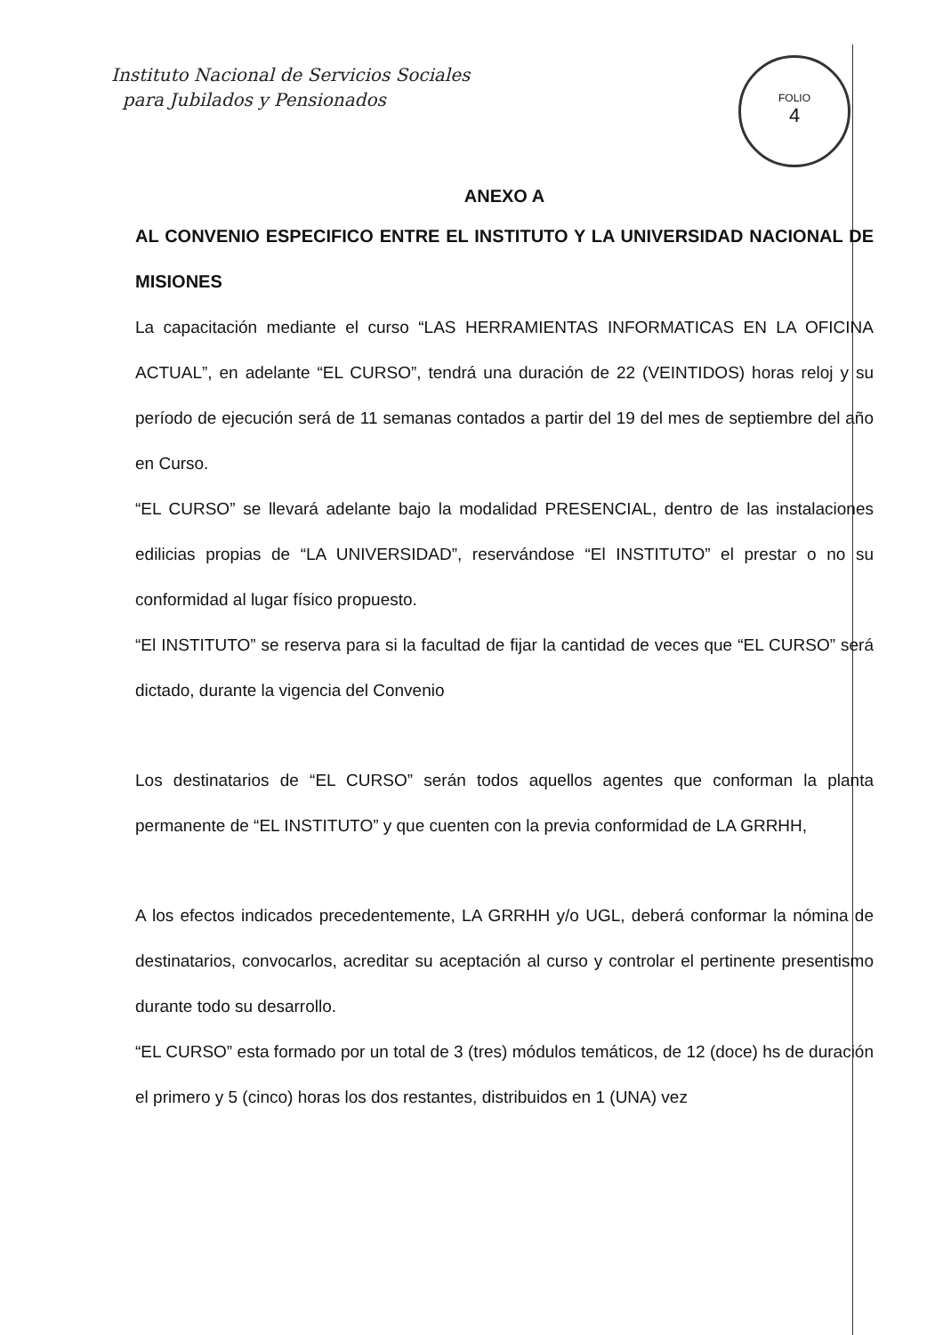Instituto Nacional de Servicios Sociales
para Jubilados y Pensionados
FOLIO
4
ANEXO A
AL CONVENIO ESPECIFICO ENTRE EL INSTITUTO Y LA UNIVERSIDAD NACIONAL DE MISIONES
La capacitación mediante el curso “LAS HERRAMIENTAS INFORMATICAS EN LA OFICINA ACTUAL”, en adelante “EL CURSO”, tendrá una duración de 22 (VEINTIDOS) horas reloj y su período de ejecución será de 11 semanas contados a partir del 19 del mes de septiembre del año en Curso.
“EL CURSO” se llevará adelante bajo la modalidad PRESENCIAL, dentro de las instalaciones edilicias propias de “LA UNIVERSIDAD”, reservándose “El INSTITUTO” el prestar o no su conformidad al lugar físico propuesto.
“El INSTITUTO” se reserva para si la facultad de fijar la cantidad de veces que “EL CURSO” será dictado, durante la vigencia del Convenio
Los destinatarios de “EL CURSO” serán todos aquellos agentes que conforman la planta permanente de “EL INSTITUTO” y que cuenten con la previa conformidad de LA GRRHH,
A los efectos indicados precedentemente, LA GRRHH y/o UGL, deberá conformar la nómina de destinatarios, convocarlos, acreditar su aceptación al curso y controlar el pertinente presentismo durante todo su desarrollo.
“EL CURSO” esta formado por un total de 3 (tres) módulos temáticos, de 12 (doce) hs de duración el primero y 5 (cinco) horas los dos restantes, distribuidos en 1 (UNA) vez